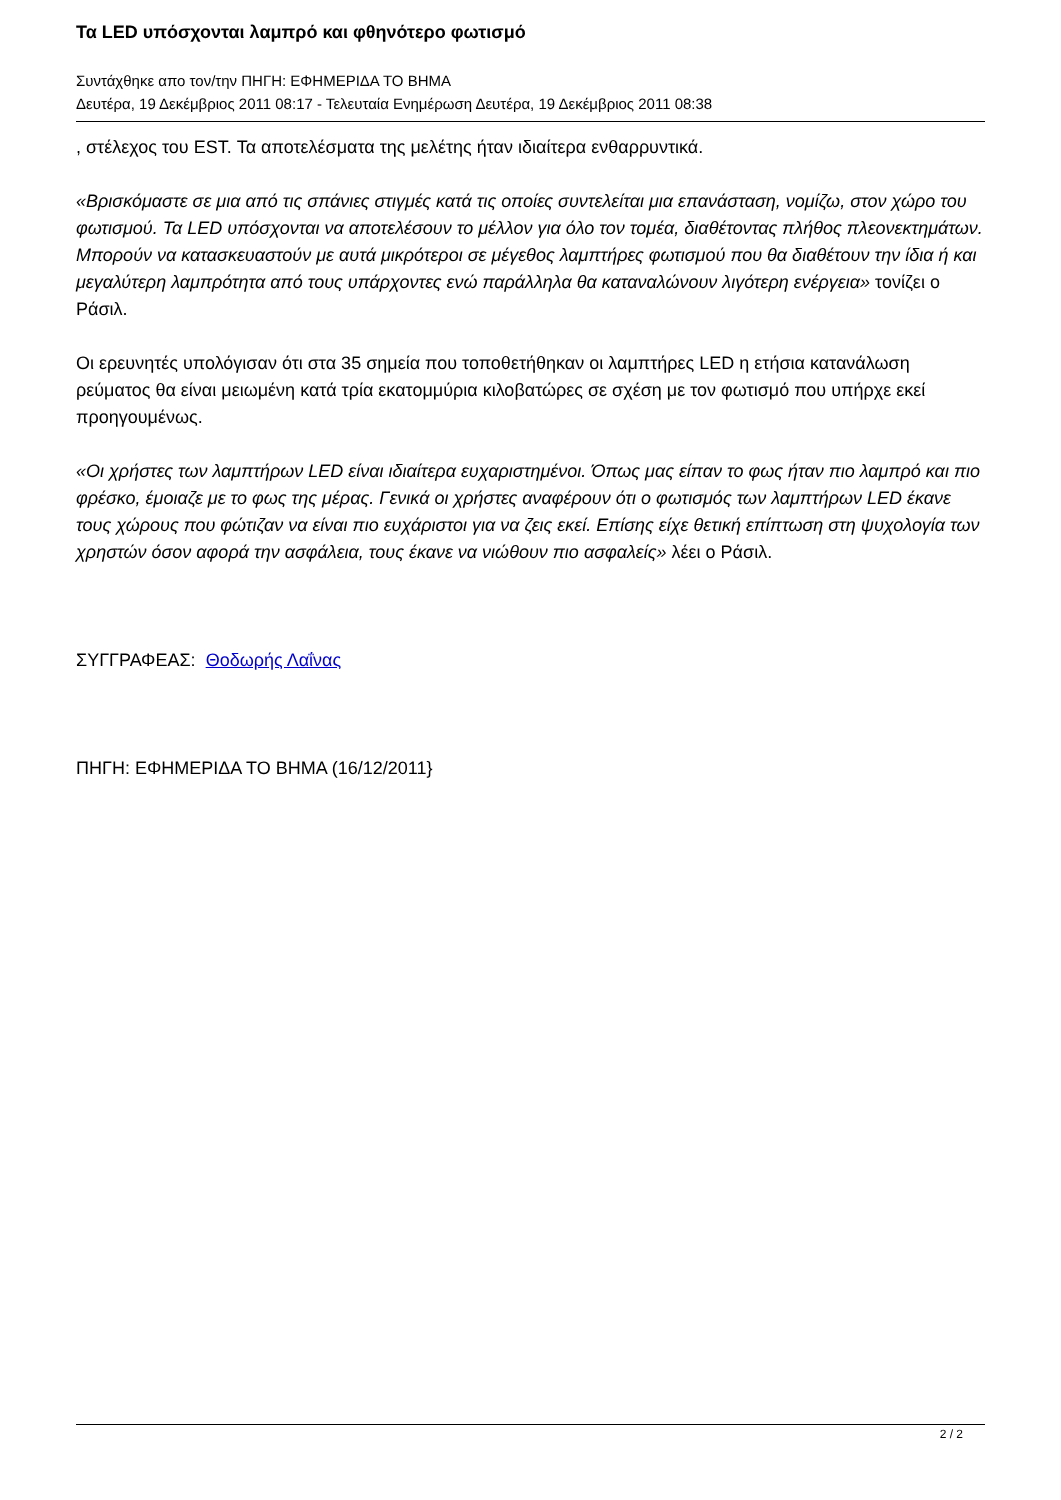Τα LED υπόσχονται λαμπρό και φθηνότερο φωτισμό
Συντάχθηκε απο τον/την ΠΗΓΗ: ΕΦΗΜΕΡΙΔΑ ΤΟ ΒΗΜΑ
Δευτέρα, 19 Δεκέμβριος 2011 08:17 - Τελευταία Ενημέρωση Δευτέρα, 19 Δεκέμβριος 2011 08:38
, στέλεχος του EST. Τα αποτελέσματα της μελέτης ήταν ιδιαίτερα ενθαρρυντικά.
«Βρισκόμαστε σε μια από τις σπάνιες στιγμές κατά τις οποίες συντελείται μια επανάσταση, νομίζω, στον χώρο του φωτισμού. Τα LED υπόσχονται να αποτελέσουν το μέλλον για όλο τον τομέα, διαθέτοντας πλήθος πλεονεκτημάτων. Μπορούν να κατασκευαστούν με αυτά μικρότεροι σε μέγεθος λαμπτήρες φωτισμού που θα διαθέτουν την ίδια ή και μεγαλύτερη λαμπρότητα από τους υπάρχοντες ενώ παράλληλα θα καταναλώνουν λιγότερη ενέργεια» τονίζει ο Ράσιλ.
Οι ερευνητές υπολόγισαν ότι στα 35 σημεία που τοποθετήθηκαν οι λαμπτήρες LED η ετήσια κατανάλωση ρεύματος θα είναι μειωμένη κατά τρία εκατομμύρια κιλοβατώρες σε σχέση με τον φωτισμό που υπήρχε εκεί προηγουμένως.
«Οι χρήστες των λαμπτήρων LED είναι ιδιαίτερα ευχαριστημένοι. Όπως μας είπαν το φως ήταν πιο λαμπρό και πιο φρέσκο, έμοιαζε με το φως της μέρας. Γενικά οι χρήστες αναφέρουν ότι ο φωτισμός των λαμπτήρων LED έκανε τους χώρους που φώτιζαν να είναι πιο ευχάριστοι για να ζεις εκεί. Επίσης είχε θετική επίπτωση στη ψυχολογία των χρηστών όσον αφορά την ασφάλεια, τους έκανε να νιώθουν πιο ασφαλείς» λέει ο Ράσιλ.
ΣΥΓΓΡΑΦΕΑΣ: Θοδωρής Λαΐνας
ΠΗΓΗ: ΕΦΗΜΕΡΙΔΑ ΤΟ ΒΗΜΑ (16/12/2011}
2 / 2